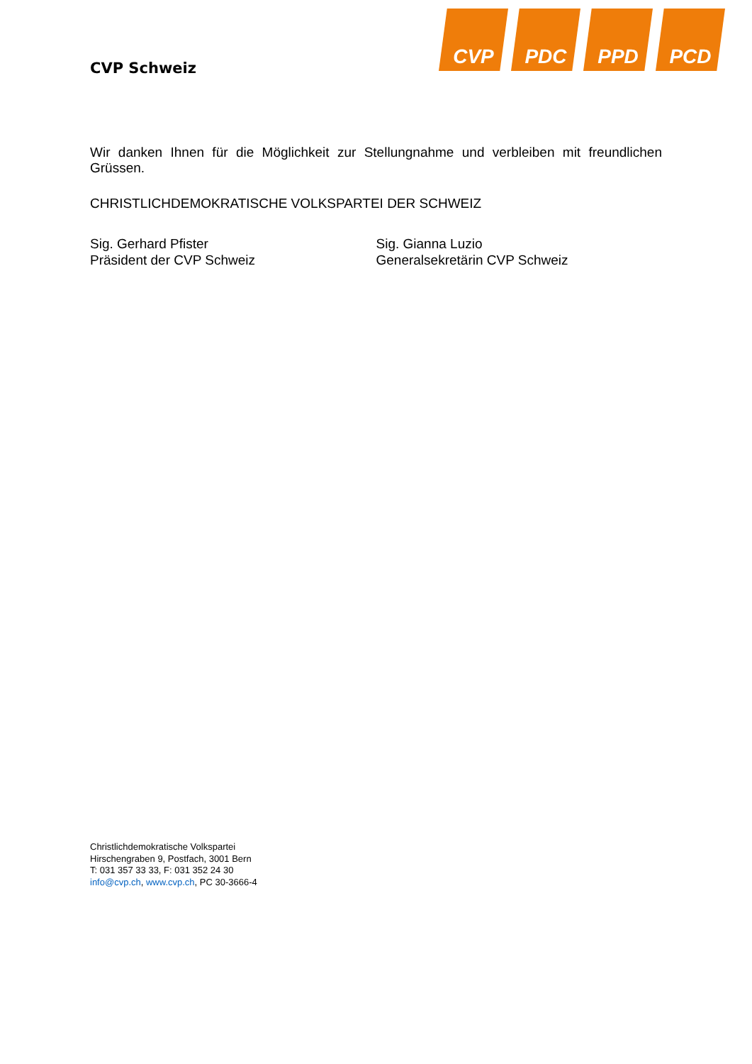CVP Schweiz
CVP PDC PPD PCD
Wir danken Ihnen für die Möglichkeit zur Stellungnahme und verbleiben mit freundlichen Grüssen.
CHRISTLICHDEMOKRATISCHE VOLKSPARTEI DER SCHWEIZ
Sig. Gerhard Pfister
Präsident der CVP Schweiz
Sig. Gianna Luzio
Generalsekretärin CVP Schweiz
Christlichdemokratische Volkspartei
Hirschengraben 9, Postfach, 3001 Bern
T: 031 357 33 33, F: 031 352 24 30
info@cvp.ch, www.cvp.ch, PC 30-3666-4